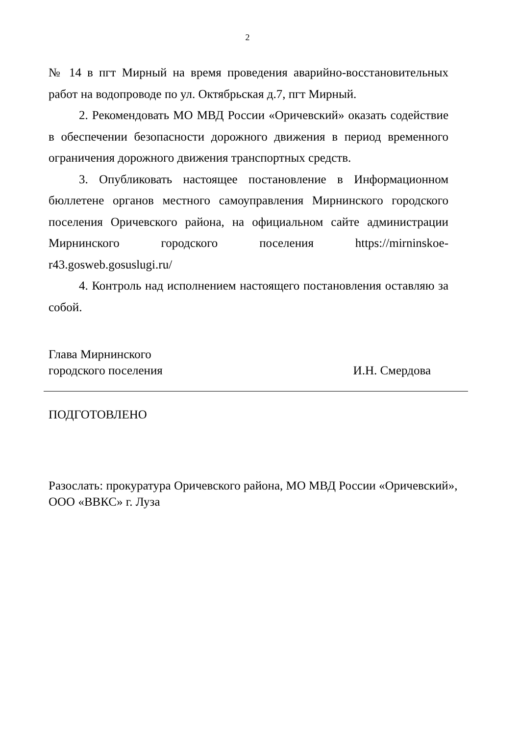2
№ 14 в пгт Мирный на время проведения аварийно-восстановительных работ на водопроводе по ул. Октябрьская д.7, пгт Мирный.
2. Рекомендовать МО МВД России «Оричевский» оказать содействие в обеспечении безопасности дорожного движения в период временного ограничения дорожного движения транспортных средств.
3. Опубликовать настоящее постановление в Информационном бюллетене органов местного самоуправления Мирнинского городского поселения Оричевского района, на официальном сайте администрации Мирнинского городского поселения https://mirninskoe-r43.gosweb.gosuslugi.ru/
4. Контроль над исполнением настоящего постановления оставляю за собой.
Глава Мирнинского
городского поселения
И.Н. Смердова
ПОДГОТОВЛЕНО
Разослать: прокуратура Оричевского района, МО МВД России «Оричевский», ООО «ВВКС» г. Луза